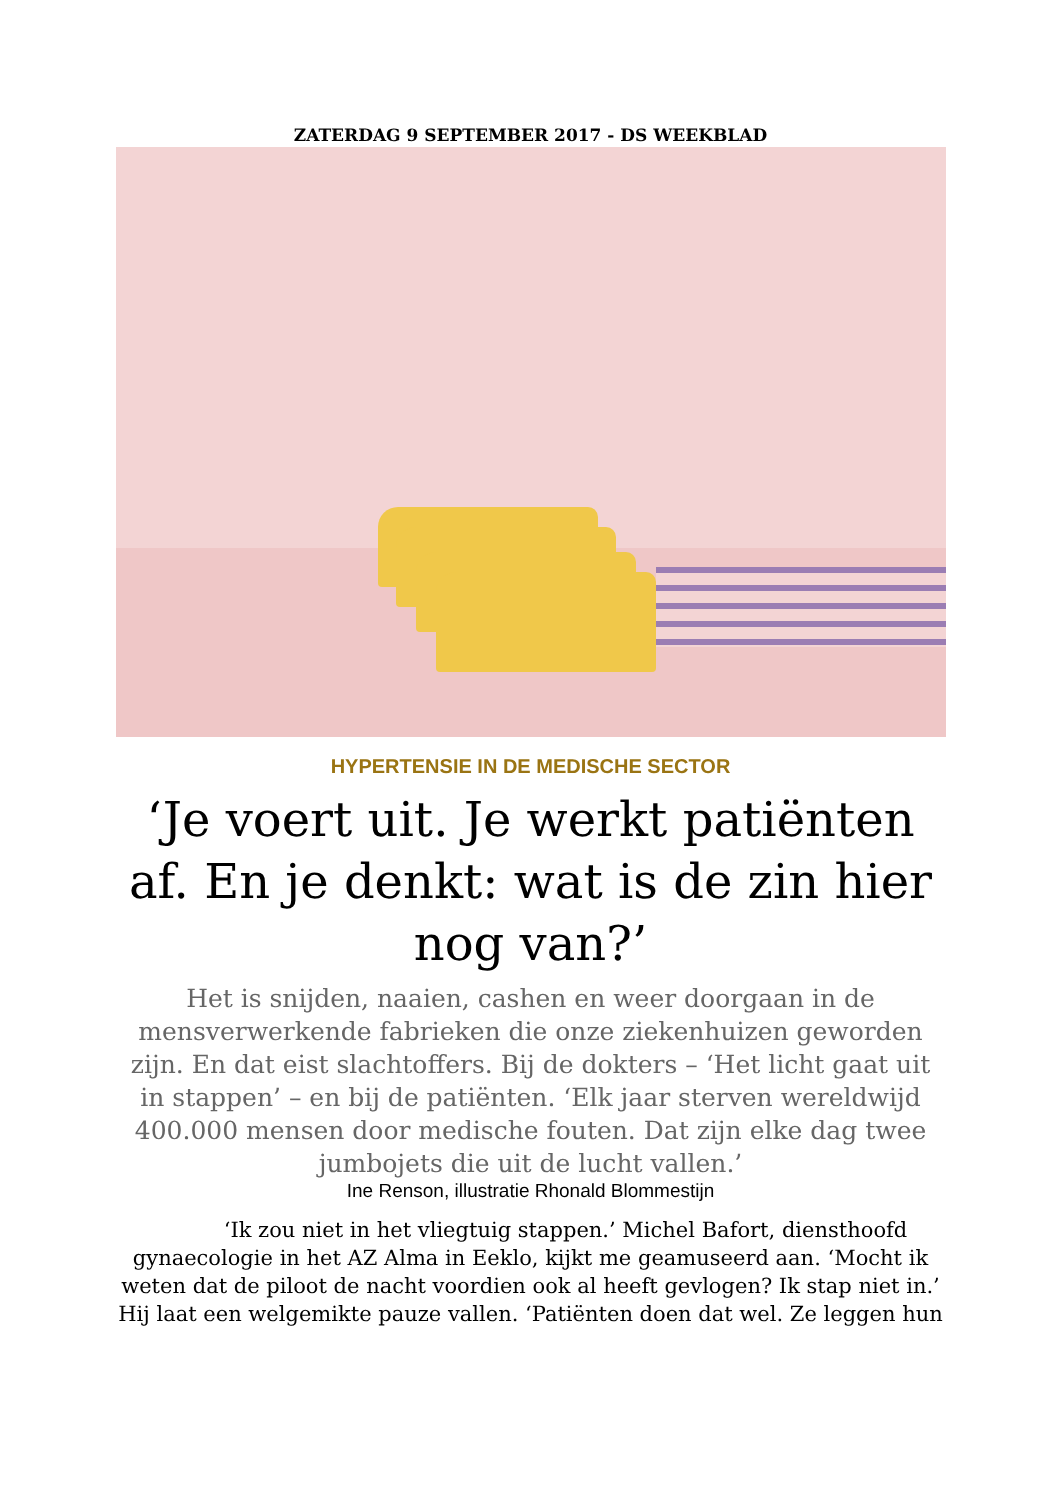ZATERDAG 9 SEPTEMBER 2017 - DS WEEKBLAD
HYPERTENSIE IN DE MEDISCHE SECTOR
‘Je voert uit. Je werkt patiënten af. En je denkt: wat is de zin hier nog van?’
Het is snijden, naaien, cashen en weer doorgaan in de mensverwerkende fabrieken die onze ziekenhuizen geworden zijn. En dat eist slachtoffers. Bij de dokters – ‘Het licht gaat uit in stappen’ – en bij de patiënten. ‘Elk jaar sterven wereldwijd 400.000 mensen door medische fouten. Dat zijn elke dag twee jumbojets die uit de lucht vallen.’
Ine Renson, illustratie Rhonald Blommestijn
‘Ik zou niet in het vliegtuig stappen.’ Michel Bafort, diensthoofd gynaecologie in het AZ Alma in Eeklo, kijkt me geamuseerd aan. ‘Mocht ik weten dat de piloot de nacht voordien ook al heeft gevlogen? Ik stap niet in.’ Hij laat een welgemikte pauze vallen. ‘Patiënten doen dat wel. Ze leggen hun